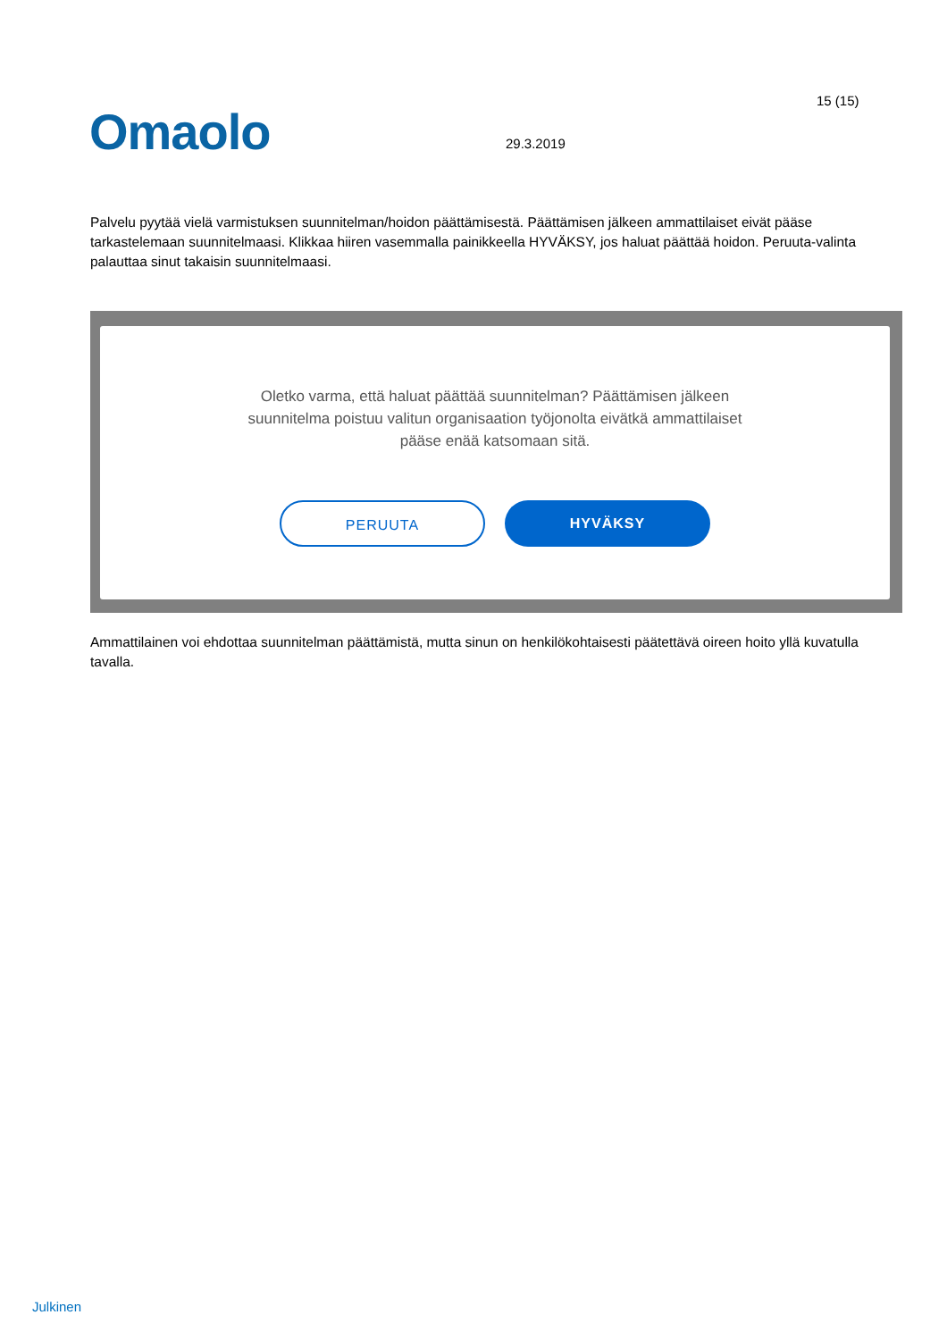Omaolo
15 (15)
29.3.2019
Palvelu pyytää vielä varmistuksen suunnitelman/hoidon päättämisestä. Päättämisen jälkeen ammattilaiset eivät pääse tarkastelemaan suunnitelmaasi. Klikkaa hiiren vasemmalla painikkeella HYVÄKSY, jos haluat päättää hoidon. Peruuta-valinta palauttaa sinut takaisin suunnitelmaasi.
Oletko varma, että haluat päättää suunnitelman? Päättämisen jälkeen suunnitelma poistuu valitun organisaation työjonolta eivätkä ammattilaiset pääse enää katsomaan sitä.
PERUUTA HYVÄKSY
Ammattilainen voi ehdottaa suunnitelman päättämistä, mutta sinun on henkilökohtaisesti päätettävä oireen hoito yllä kuvatulla tavalla.
Julkinen